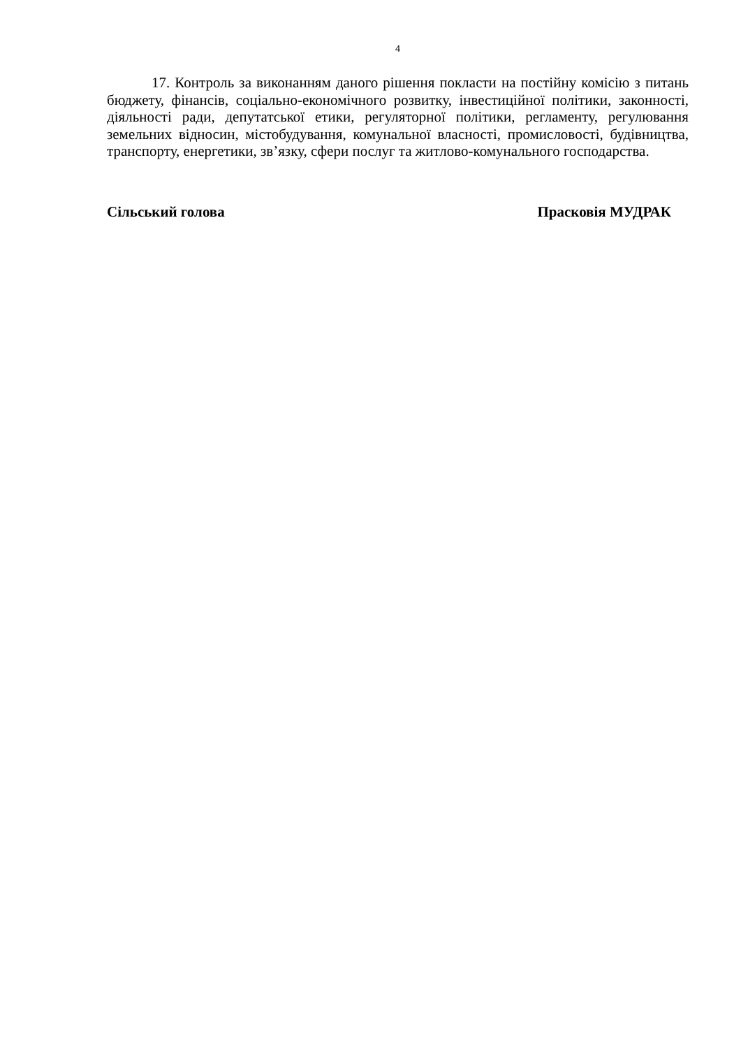4
17. Контроль за виконанням даного рішення покласти на постійну комісію з питань бюджету, фінансів, соціально-економічного розвитку, інвестиційної політики, законності, діяльності ради, депутатської етики, регуляторної політики, регламенту, регулювання земельних відносин, містобудування, комунальної власності, промисловості, будівництва, транспорту, енергетики, зв’язку, сфери послуг та житлово-комунального господарства.
Сільський голова Прасковія МУДРАК